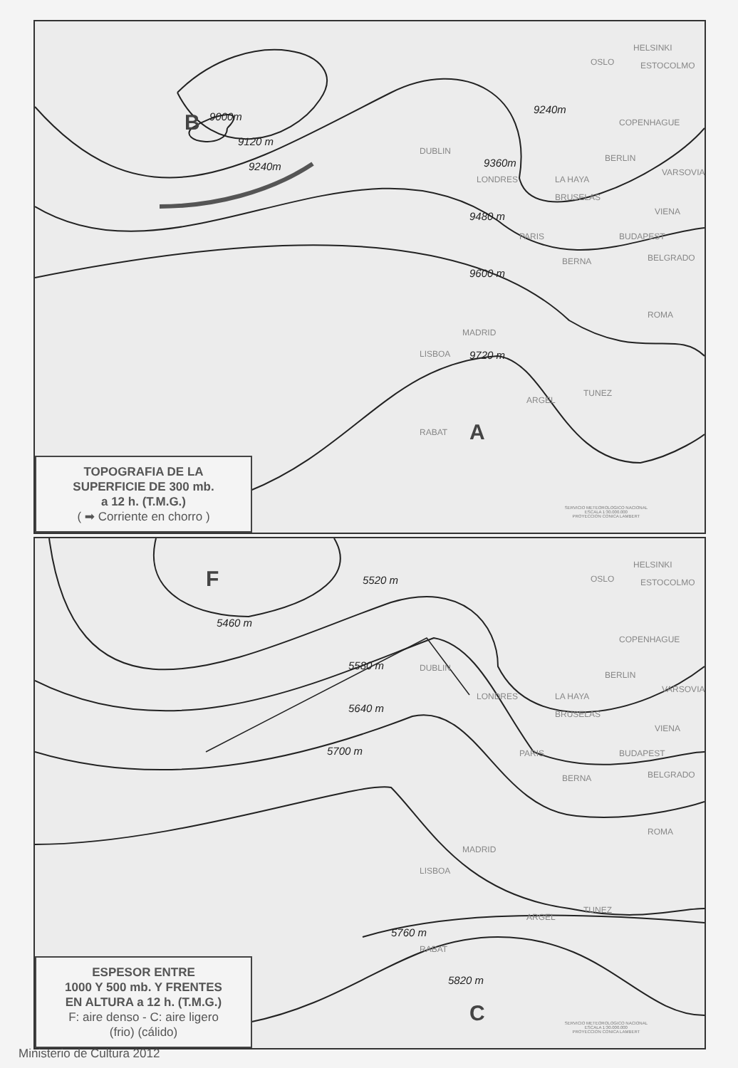B 9000m
9120 m
9240m
9240m
9360m
9480 m
9600 m
9720 m
A
HELSINKI
OSLO ESTOCOLMO
COPENHAGUE
DUBLIN
LONDRES LA HAYA
BRUSELAS
BERLIN
VARSOVIA
PARIS
VIENA
BUDAPEST
BERNA BELGRADO
ROMA
MADRID
LISBOA
ARGEL
TUNEZ
RABAT
TOPOGRAFIA DE LA
SUPERFICIE DE 300 mb.
a 12 h. (T.M.G.)
( ➡ Corriente en chorro )
SERVICIO METEOROLOGICO NACIONAL
ESCALA 1:30.000.000
PROYECCION CONICA LAMBERT
F 5520 m
5460 m
5580 m
5640 m
5700 m
5760 m
5820 m
C
HELSINKI
OSLO ESTOCOLMO
COPENHAGUE
DUBLIN
LONDRES LA HAYA
BRUSELAS
BERLIN
VARSOVIA
PARIS
VIENA
BUDAPEST
BERNA BELGRADO
ROMA
MADRID
LISBOA
ARGEL
TUNEZ
RABAT
ESPESOR ENTRE
1000 Y 500 mb. Y FRENTES
EN ALTURA a 12 h. (T.M.G.)
F: aire denso - C: aire ligero
(frio) (cálido)
SERVICIO METEOROLOGICO NACIONAL
ESCALA 1:30.000.000
PROYECCION CONICA LAMBERT
Ministerio de Cultura 2012